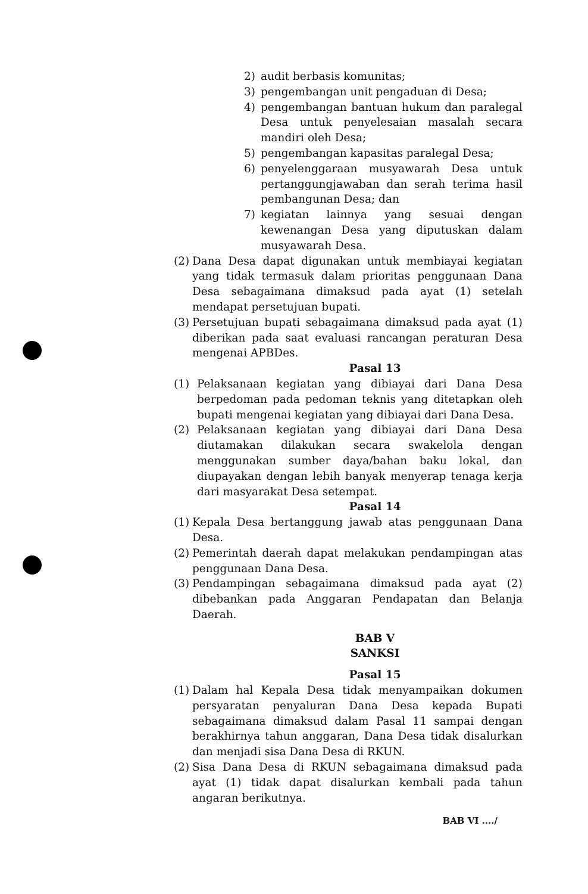2) audit berbasis komunitas;
3) pengembangan unit pengaduan di Desa;
4) pengembangan bantuan hukum dan paralegal Desa untuk penyelesaian masalah secara mandiri oleh Desa;
5) pengembangan kapasitas paralegal Desa;
6) penyelenggaraan musyawarah Desa untuk pertanggungjawaban dan serah terima hasil pembangunan Desa; dan
7) kegiatan lainnya yang sesuai dengan kewenangan Desa yang diputuskan dalam musyawarah Desa.
(2) Dana Desa dapat digunakan untuk membiayai kegiatan yang tidak termasuk dalam prioritas penggunaan Dana Desa sebagaimana dimaksud pada ayat (1) setelah mendapat persetujuan bupati.
(3) Persetujuan bupati sebagaimana dimaksud pada ayat (1) diberikan pada saat evaluasi rancangan peraturan Desa mengenai APBDes.
Pasal 13
(1) Pelaksanaan kegiatan yang dibiayai dari Dana Desa berpedoman pada pedoman teknis yang ditetapkan oleh bupati mengenai kegiatan yang dibiayai dari Dana Desa.
(2) Pelaksanaan kegiatan yang dibiayai dari Dana Desa diutamakan dilakukan secara swakelola dengan menggunakan sumber daya/bahan baku lokal, dan diupayakan dengan lebih banyak menyerap tenaga kerja dari masyarakat Desa setempat.
Pasal 14
(1) Kepala Desa bertanggung jawab atas penggunaan Dana Desa.
(2) Pemerintah daerah dapat melakukan pendampingan atas penggunaan Dana Desa.
(3) Pendampingan sebagaimana dimaksud pada ayat (2) dibebankan pada Anggaran Pendapatan dan Belanja Daerah.
BAB V
SANKSI
Pasal 15
(1) Dalam hal Kepala Desa tidak menyampaikan dokumen persyaratan penyaluran Dana Desa kepada Bupati sebagaimana dimaksud dalam Pasal 11 sampai dengan berakhirnya tahun anggaran, Dana Desa tidak disalurkan dan menjadi sisa Dana Desa di RKUN.
(2) Sisa Dana Desa di RKUN sebagaimana dimaksud pada ayat (1) tidak dapat disalurkan kembali pada tahun angaran berikutnya.
BAB VI ..../